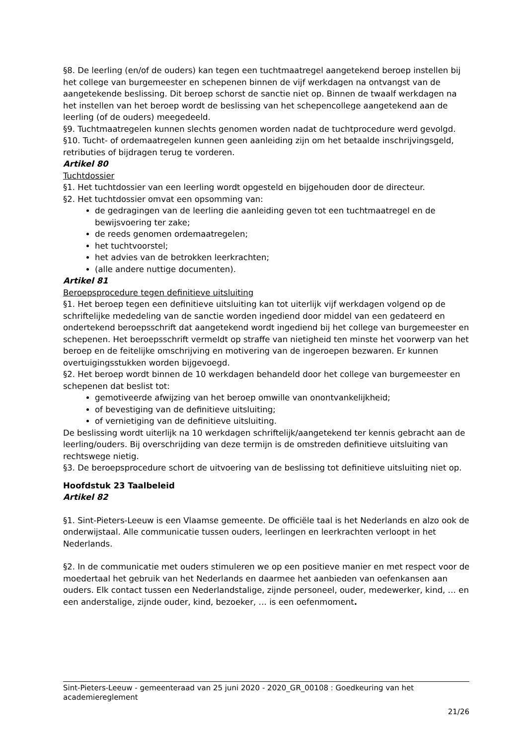§8. De leerling (en/of de ouders) kan tegen een tuchtmaatregel aangetekend beroep instellen bij het college van burgemeester en schepenen binnen de vijf werkdagen na ontvangst van de aangetekende beslissing. Dit beroep schorst de sanctie niet op. Binnen de twaalf werkdagen na het instellen van het beroep wordt de beslissing van het schepencollege aangetekend aan de leerling (of de ouders) meegedeeld.
§9. Tuchtmaatregelen kunnen slechts genomen worden nadat de tuchtprocedure werd gevolgd.
§10. Tucht- of ordemaatregelen kunnen geen aanleiding zijn om het betaalde inschrijvingsgeld, retributies of bijdragen terug te vorderen.
Artikel 80
Tuchtdossier
§1. Het tuchtdossier van een leerling wordt opgesteld en bijgehouden door de directeur.
§2. Het tuchtdossier omvat een opsomming van:
de gedragingen van de leerling die aanleiding geven tot een tuchtmaatregel en de bewijsvoering ter zake;
de reeds genomen ordemaatregelen;
het tuchtvoorstel;
het advies van de betrokken leerkrachten;
(alle andere nuttige documenten).
Artikel 81
Beroepsprocedure tegen definitieve uitsluiting
§1. Het beroep tegen een definitieve uitsluiting kan tot uiterlijk vijf werkdagen volgend op de schriftelijke mededeling van de sanctie worden ingediend door middel van een gedateerd en ondertekend beroepsschrift dat aangetekend wordt ingediend bij het college van burgemeester en schepenen. Het beroepsschrift vermeldt op straffe van nietigheid ten minste het voorwerp van het beroep en de feitelijke omschrijving en motivering van de ingeroepen bezwaren. Er kunnen overtuigingsstukken worden bijgevoegd.
§2. Het beroep wordt binnen de 10 werkdagen behandeld door het college van burgemeester en schepenen dat beslist tot:
gemotiveerde afwijzing van het beroep omwille van onontvankelijkheid;
of bevestiging van de definitieve uitsluiting;
of vernietiging van de definitieve uitsluiting.
De beslissing wordt uiterlijk na 10 werkdagen schriftelijk/aangetekend ter kennis gebracht aan de leerling/ouders. Bij overschrijding van deze termijn is de omstreden definitieve uitsluiting van rechtswege nietig.
§3. De beroepsprocedure schort de uitvoering van de beslissing tot definitieve uitsluiting niet op.
Hoofdstuk 23 Taalbeleid
Artikel 82
§1. Sint-Pieters-Leeuw is een Vlaamse gemeente. De officiële taal is het Nederlands en alzo ook de onderwijstaal. Alle communicatie tussen ouders, leerlingen en leerkrachten verloopt in het Nederlands.
§2. In de communicatie met ouders stimuleren we op een positieve manier en met respect voor de moedertaal het gebruik van het Nederlands en daarmee het aanbieden van oefenkansen aan ouders. Elk contact tussen een Nederlandstalige, zijnde personeel, ouder, medewerker, kind, … en een anderstalige, zijnde ouder, kind, bezoeker, … is een oefenmoment.
Sint-Pieters-Leeuw - gemeenteraad van 25 juni 2020 - 2020_GR_00108 : Goedkeuring van het academiereglement
21/26